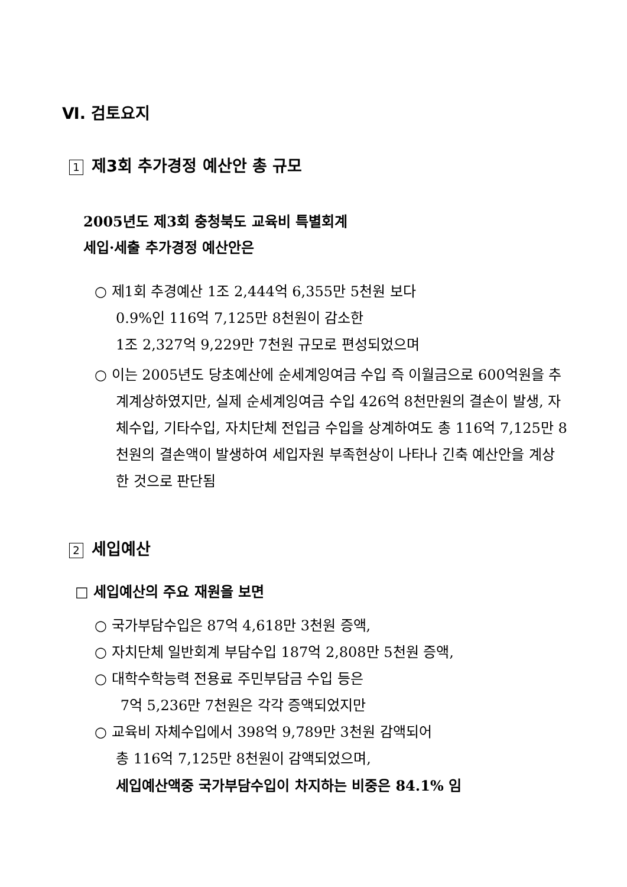Ⅵ. 검토요지
1 제3회 추가경정 예산안 총 규모
2005년도 제3회 충청북도 교육비 특별회계
세입·세출 추가경정 예산안은
○ 제1회 추경예산 1조 2,444억 6,355만 5천원 보다
0.9%인 116억 7,125만 8천원이 감소한
1조 2,327억 9,229만 7천원 규모로 편성되었으며
○ 이는 2005년도 당초예산에 순세계잉여금 수입 즉 이월금으로 600억원을 추계계상하였지만, 실제 순세계잉여금 수입 426억 8천만원의 결손이 발생, 자체수입, 기타수입, 자치단체 전입금 수입을 상계하여도 총 116억 7,125만 8천원의 결손액이 발생하여 세입자원 부족현상이 나타나 긴축 예산안을 계상한 것으로 판단됨
2 세입예산
□ 세입예산의 주요 재원을 보면
○ 국가부담수입은 87억 4,618만 3천원 증액,
○ 자치단체 일반회계 부담수입 187억 2,808만 5천원 증액,
○ 대학수학능력 전용료 주민부담금 수입 등은
7억 5,236만 7천원은 각각 증액되었지만
○ 교육비 자체수입에서 398억 9,789만 3천원 감액되어
총 116억 7,125만 8천원이 감액되었으며,
세입예산액중 국가부담수입이 차지하는 비중은 84.1% 임